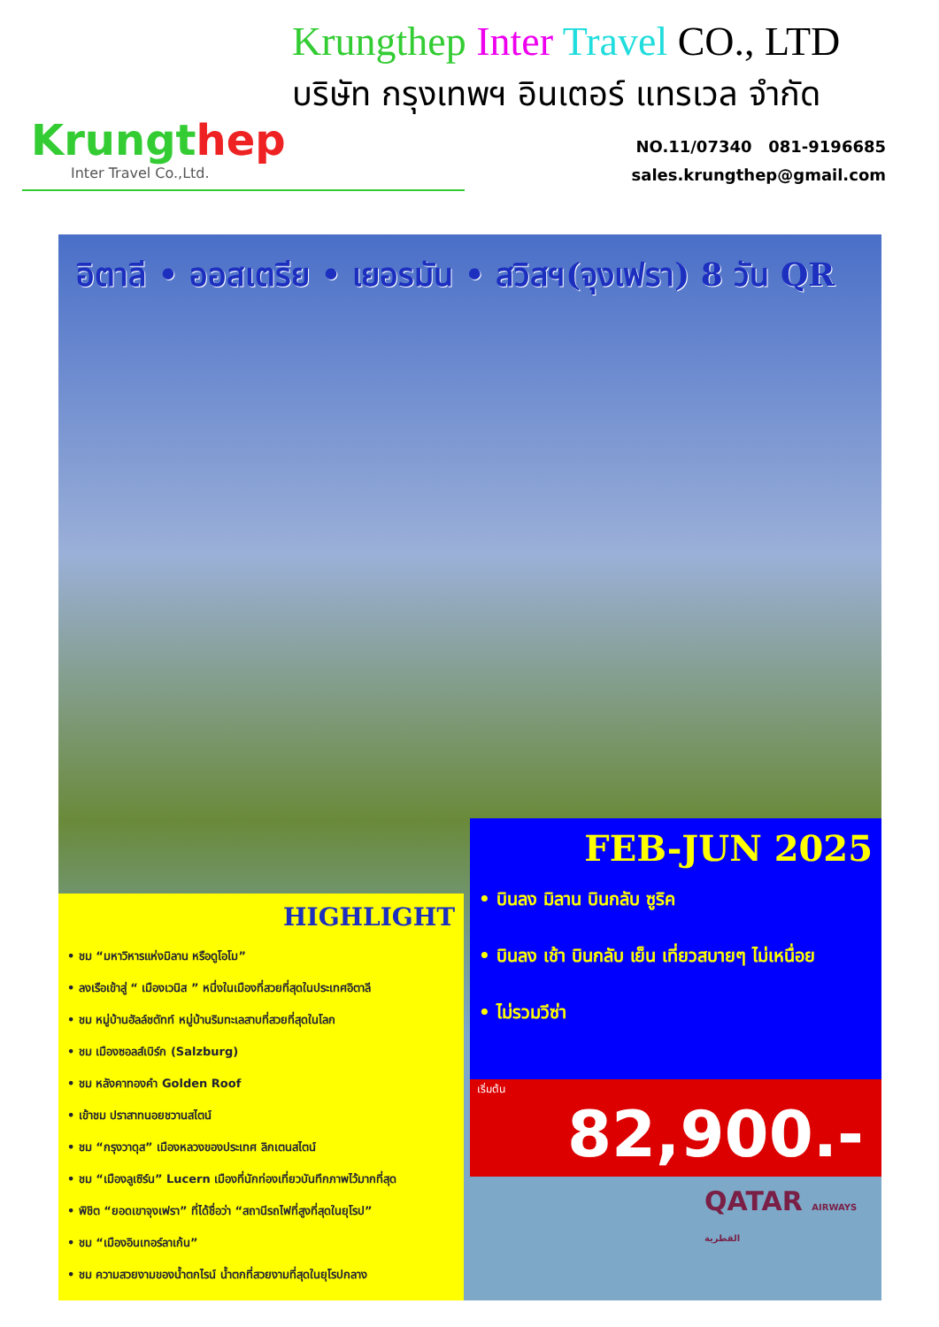Krungthep
Inter Travel Co.,Ltd.
Krungthep Inter Travel CO., LTD
บริษัท กรุงเทพฯ อินเตอร์ แทรเวล จำกัด
NO.11/07340 081-9196685
sales.krungthep@gmail.com
อิตาลี • ออสเตรีย • เยอรมัน • สวิสฯ(จุงเฟรา) 8 วัน QR
HIGHLIGHT
• ชม “มหาวิหารแห่งมิลาน หรือดูโอโม”
• ลงเรือเข้าสู่ “ เมืองเวนิส ” หนึ่งในเมืองที่สวยที่สุดในประเทศอิตาลี
• ชม หมู่บ้านฮัลล์ชตัทท์ หมู่บ้านริมทะเลสาบที่สวยที่สุดในโลก
• ชม เมืองซอลส์เบิร์ก (Salzburg)
• ชม หลังคาทองคำ Golden Roof
• เข้าชม ปราสาทนอยชวานสไตน์
• ชม “กรุงวาดุส” เมืองหลวงของประเทศ ลิกเตนสไตน์
• ชม “เมืองลูเซิร์น” Lucern เมืองที่นักท่องเที่ยวบันทึกภาพไว้มากที่สุด
• พิชิต “ยอดเขาจุงเฟรา” ที่ได้ชื่อว่า “สถานีรถไฟที่สูงที่สุดในยุโรป”
• ชม “เมืองอินเทอร์ลาเก้น”
• ชม ความสวยงามของน้ำตกไรน์ น้ำตกที่สวยงามที่สุดในยุโรปกลาง
FEB-JUN 2025
• บินลง มิลาน บินกลับ ซูริค
• บินลง เช้า บินกลับ เย็น เที่ยวสบายๆ ไม่เหนื่อย
• ไม่รวมวีซ่า
เริ่มต้น
82,900.-
QATAR AIRWAYS القطرية